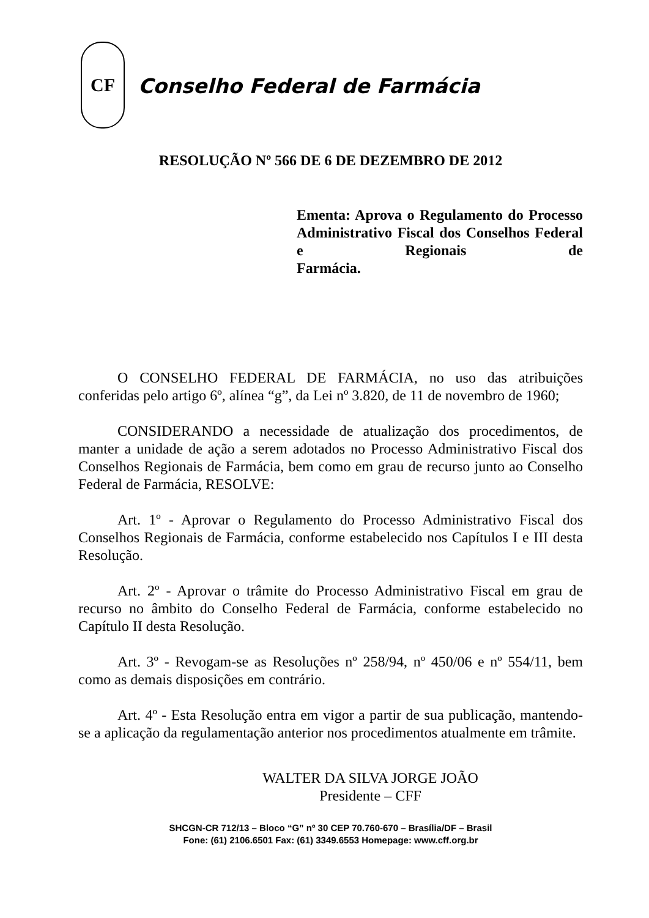CF
Conselho Federal de Farmácia
RESOLUÇÃO Nº 566 DE 6 DE DEZEMBRO DE 2012
Ementa: Aprova o Regulamento do Processo Administrativo Fiscal dos Conselhos Federal e Regionais de
Farmácia.
O CONSELHO FEDERAL DE FARMÁCIA, no uso das atribuições conferidas pelo artigo 6º, alínea “g”, da Lei nº 3.820, de 11 de novembro de 1960;
CONSIDERANDO a necessidade de atualização dos procedimentos, de manter a unidade de ação a serem adotados no Processo Administrativo Fiscal dos Conselhos Regionais de Farmácia, bem como em grau de recurso junto ao Conselho Federal de Farmácia, RESOLVE:
Art. 1º - Aprovar o Regulamento do Processo Administrativo Fiscal dos Conselhos Regionais de Farmácia, conforme estabelecido nos Capítulos I e III desta Resolução.
Art. 2º - Aprovar o trâmite do Processo Administrativo Fiscal em grau de recurso no âmbito do Conselho Federal de Farmácia, conforme estabelecido no Capítulo II desta Resolução.
Art. 3º - Revogam-se as Resoluções nº 258/94, nº 450/06 e nº 554/11, bem como as demais disposições em contrário.
Art. 4º - Esta Resolução entra em vigor a partir de sua publicação, mantendo-se a aplicação da regulamentação anterior nos procedimentos atualmente em trâmite.
WALTER DA SILVA JORGE JOÃO
Presidente – CFF
SHCGN-CR 712/13 – Bloco “G” nº 30 CEP 70.760-670 – Brasília/DF – Brasil
Fone: (61) 2106.6501 Fax: (61) 3349.6553 Homepage: www.cff.org.br